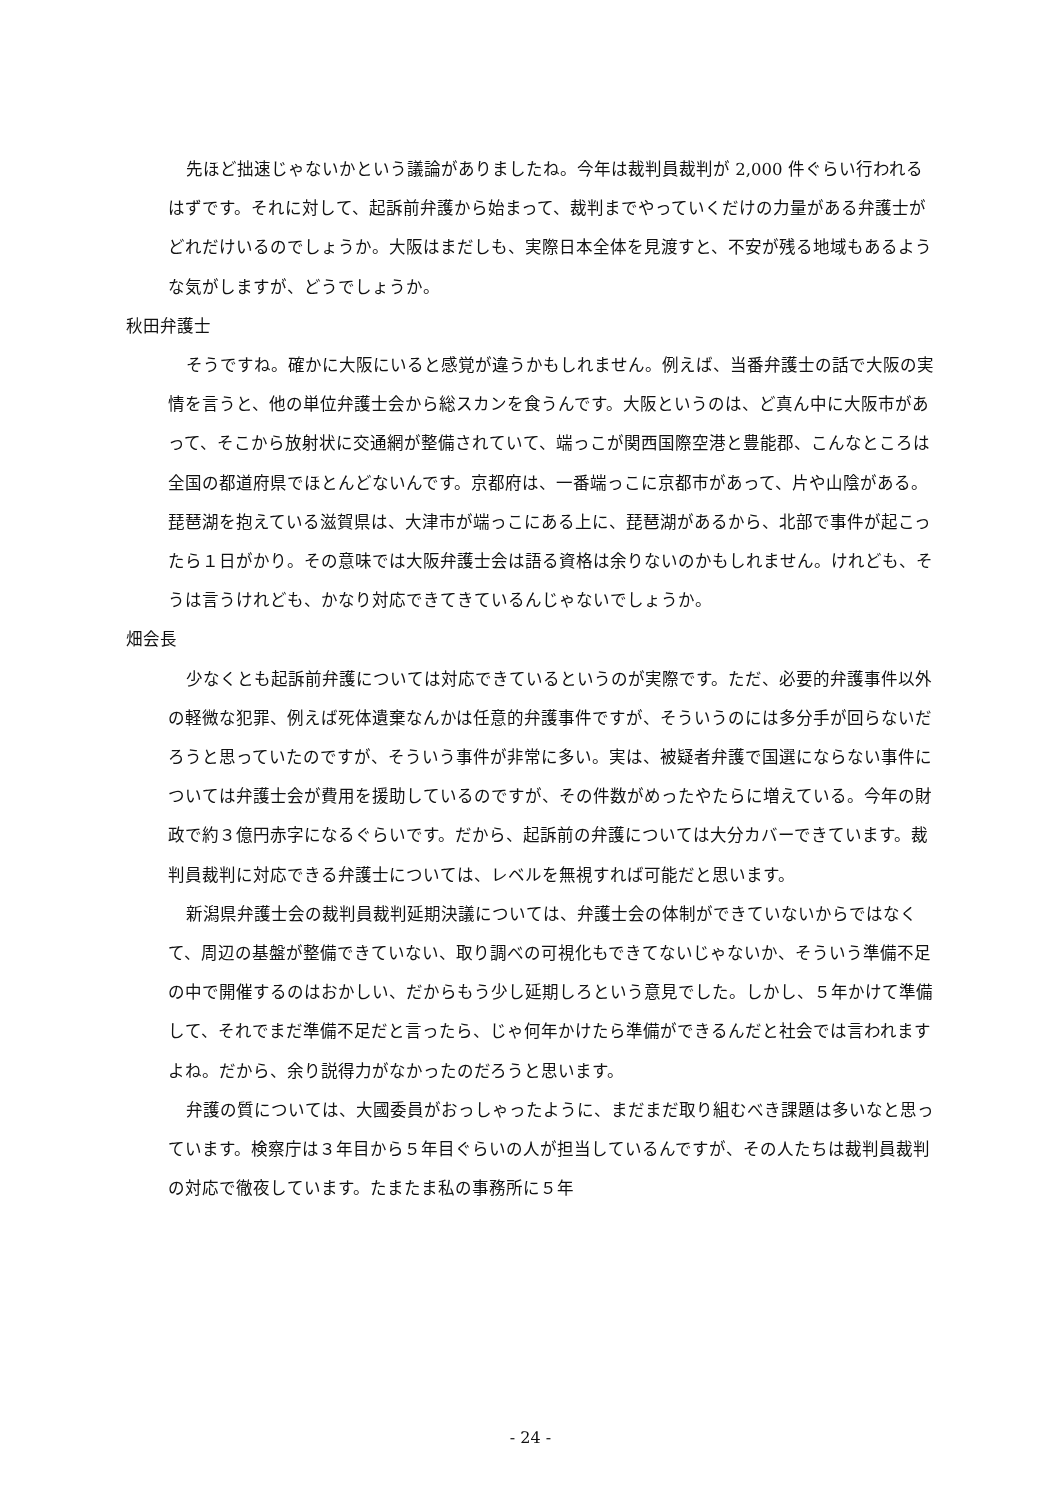先ほど拙速じゃないかという議論がありましたね。今年は裁判員裁判が 2,000 件ぐらい行われるはずです。それに対して、起訴前弁護から始まって、裁判までやっていくだけの力量がある弁護士がどれだけいるのでしょうか。大阪はまだしも、実際日本全体を見渡すと、不安が残る地域もあるような気がしますが、どうでしょうか。
秋田弁護士
そうですね。確かに大阪にいると感覚が違うかもしれません。例えば、当番弁護士の話で大阪の実情を言うと、他の単位弁護士会から総スカンを食うんです。大阪というのは、ど真ん中に大阪市があって、そこから放射状に交通網が整備されていて、端っこが関西国際空港と豊能郡、こんなところは全国の都道府県でほとんどないんです。京都府は、一番端っこに京都市があって、片や山陰がある。琵琶湖を抱えている滋賀県は、大津市が端っこにある上に、琵琶湖があるから、北部で事件が起こったら１日がかり。その意味では大阪弁護士会は語る資格は余りないのかもしれません。けれども、そうは言うけれども、かなり対応できてきているんじゃないでしょうか。
畑会長
少なくとも起訴前弁護については対応できているというのが実際です。ただ、必要的弁護事件以外の軽微な犯罪、例えば死体遺棄なんかは任意的弁護事件ですが、そういうのには多分手が回らないだろうと思っていたのですが、そういう事件が非常に多い。実は、被疑者弁護で国選にならない事件については弁護士会が費用を援助しているのですが、その件数がめったやたらに増えている。今年の財政で約３億円赤字になるぐらいです。だから、起訴前の弁護については大分カバーできています。裁判員裁判に対応できる弁護士については、レベルを無視すれば可能だと思います。
新潟県弁護士会の裁判員裁判延期決議については、弁護士会の体制ができていないからではなくて、周辺の基盤が整備できていない、取り調べの可視化もできてないじゃないか、そういう準備不足の中で開催するのはおかしい、だからもう少し延期しろという意見でした。しかし、５年かけて準備して、それでまだ準備不足だと言ったら、じゃ何年かけたら準備ができるんだと社会では言われますよね。だから、余り説得力がなかったのだろうと思います。
弁護の質については、大國委員がおっしゃったように、まだまだ取り組むべき課題は多いなと思っています。検察庁は３年目から５年目ぐらいの人が担当しているんですが、その人たちは裁判員裁判の対応で徹夜しています。たまたま私の事務所に５年
- 24 -